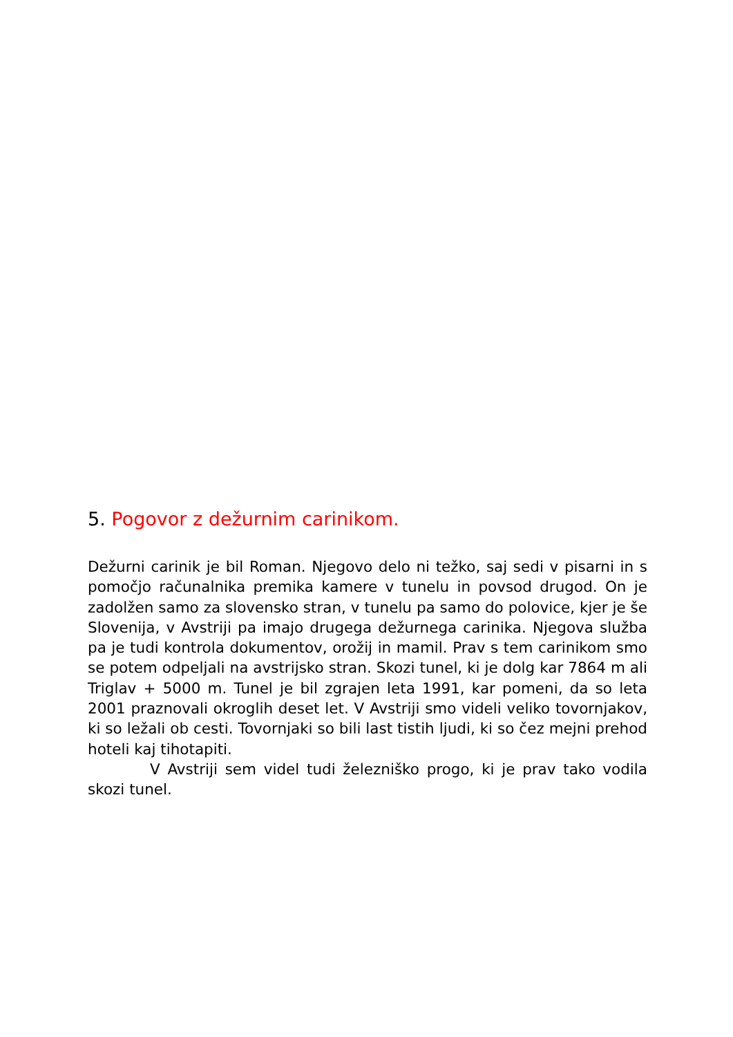5. Pogovor z dežurnim carinikom.
Dežurni carinik je bil Roman. Njegovo delo ni težko, saj sedi v pisarni in s pomočjo računalnika premika kamere v tunelu in povsod drugod. On je zadolžen samo za slovensko stran, v tunelu pa samo do polovice, kjer je še Slovenija, v Avstriji pa imajo drugega dežurnega carinika. Njegova služba pa je tudi kontrola dokumentov, orožij in mamil. Prav s tem carinikom smo se potem odpeljali na avstrijsko stran. Skozi tunel, ki je dolg kar 7864 m ali Triglav + 5000 m. Tunel je bil zgrajen leta 1991, kar pomeni, da so leta 2001 praznovali okroglih deset let. V Avstriji smo videli veliko tovornjakov, ki so ležali ob cesti. Tovornjaki so bili last tistih ljudi, ki so čez mejni prehod hoteli kaj tihotapiti.
V Avstriji sem videl tudi železniško progo, ki je prav tako vodila skozi tunel.